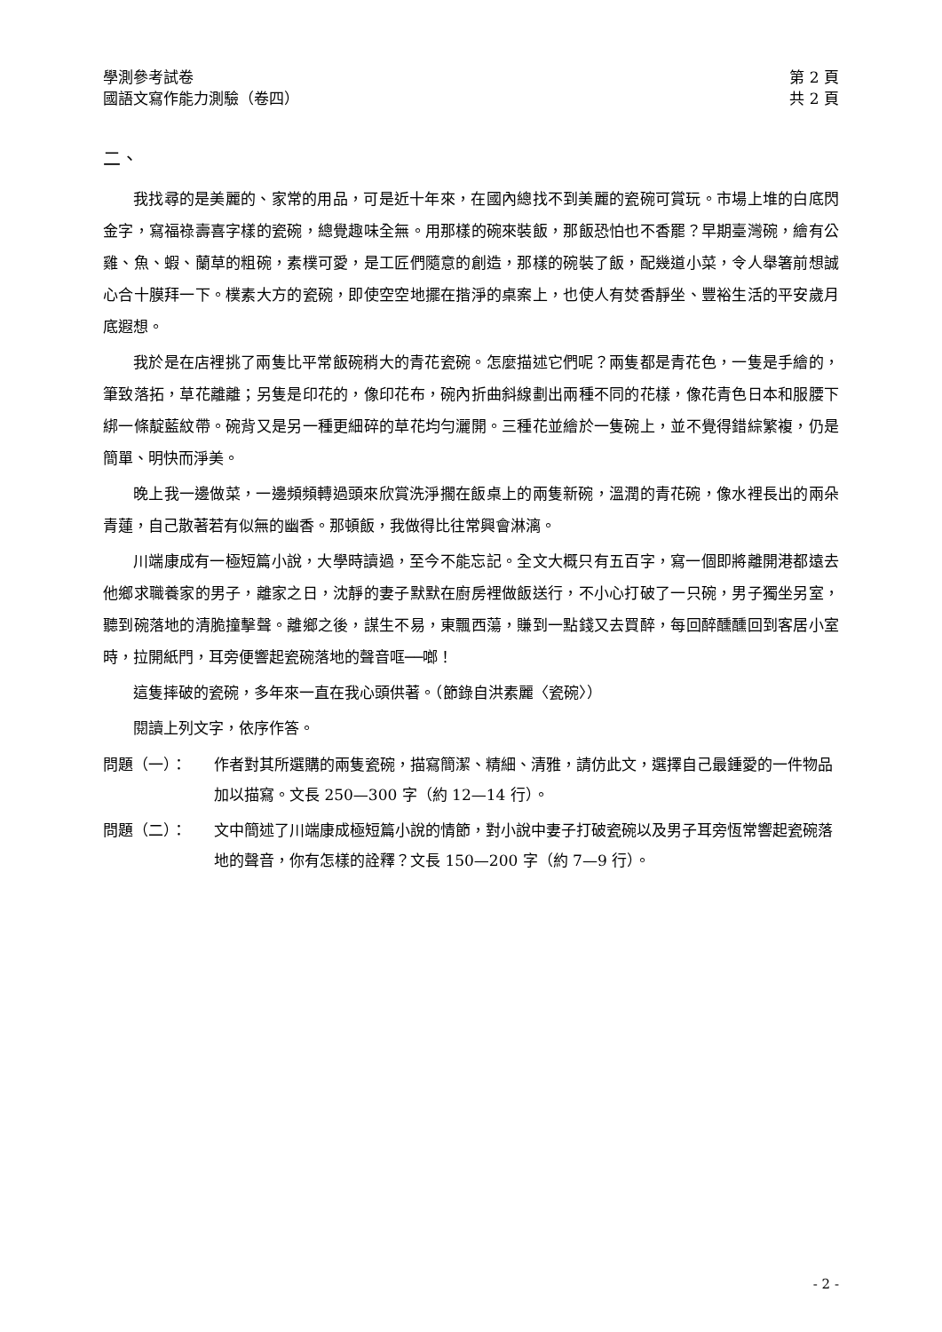學測參考試卷
國語文寫作能力測驗（卷四）
第 2 頁
共 2 頁
二、
我找尋的是美麗的、家常的用品，可是近十年來，在國內總找不到美麗的瓷碗可賞玩。市場上堆的白底閃金字，寫福祿壽喜字樣的瓷碗，總覺趣味全無。用那樣的碗來裝飯，那飯恐怕也不香罷？早期臺灣碗，繪有公雞、魚、蝦、蘭草的粗碗，素樸可愛，是工匠們隨意的創造，那樣的碗裝了飯，配幾道小菜，令人舉箸前想誠心合十膜拜一下。樸素大方的瓷碗，即使空空地擺在揩淨的桌案上，也使人有焚香靜坐、豐裕生活的平安歲月底遐想。
我於是在店裡挑了兩隻比平常飯碗稍大的青花瓷碗。怎麼描述它們呢？兩隻都是青花色，一隻是手繪的，筆致落拓，草花離離；另隻是印花的，像印花布，碗內折曲斜線劃出兩種不同的花樣，像花青色日本和服腰下綁一條靛藍紋帶。碗背又是另一種更細碎的草花均勻灑開。三種花並繪於一隻碗上，並不覺得錯綜繁複，仍是簡單、明快而淨美。
晚上我一邊做菜，一邊頻頻轉過頭來欣賞洗淨擱在飯桌上的兩隻新碗，溫潤的青花碗，像水裡長出的兩朵青蓮，自己散著若有似無的幽香。那頓飯，我做得比往常興會淋漓。
川端康成有一極短篇小說，大學時讀過，至今不能忘記。全文大概只有五百字，寫一個即將離開港都遠去他鄉求職養家的男子，離家之日，沈靜的妻子默默在廚房裡做飯送行，不小心打破了一只碗，男子獨坐另室，聽到碗落地的清脆撞擊聲。離鄉之後，謀生不易，東飄西蕩，賺到一點錢又去買醉，每回醉醺醺回到客居小室時，拉開紙門，耳旁便響起瓷碗落地的聲音哐──啷！
這隻摔破的瓷碗，多年來一直在我心頭供著。（節錄自洪素麗〈瓷碗〉）
閱讀上列文字，依序作答。
問題（一）： 作者對其所選購的兩隻瓷碗，描寫簡潔、精細、清雅，請仿此文，選擇自己最鍾愛的一件物品加以描寫。文長 250—300 字（約 12—14 行）。
問題（二）： 文中簡述了川端康成極短篇小說的情節，對小說中妻子打破瓷碗以及男子耳旁恆常響起瓷碗落地的聲音，你有怎樣的詮釋？文長 150—200 字（約 7—9 行）。
- 2 -